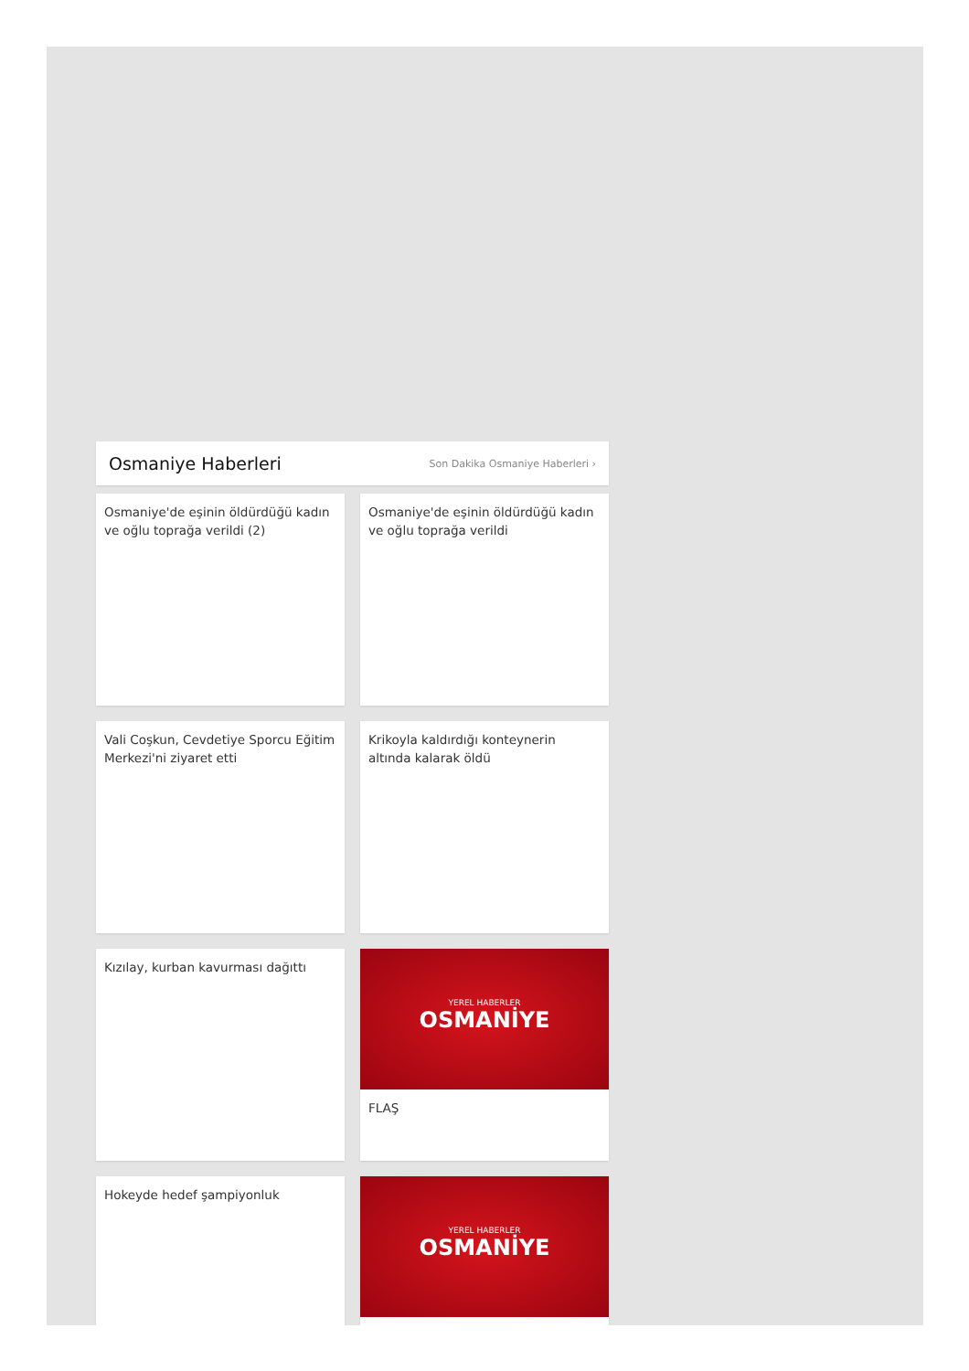Osmaniye Haberleri
Son Dakika Osmaniye Haberleri ›
Osmaniye'de eşinin öldürdüğü kadın ve oğlu toprağa verildi (2)
Osmaniye'de eşinin öldürdüğü kadın ve oğlu toprağa verildi
Vali Coşkun, Cevdetiye Sporcu Eğitim Merkezi'ni ziyaret etti
Krikoyla kaldırdığı konteynerin altında kalarak öldü
Kızılay, kurban kavurması dağıttı
YEREL HABERLER
OSMANİYE
FLAŞ
Hokeyde hedef şampiyonluk
YEREL HABERLER
OSMANİYE